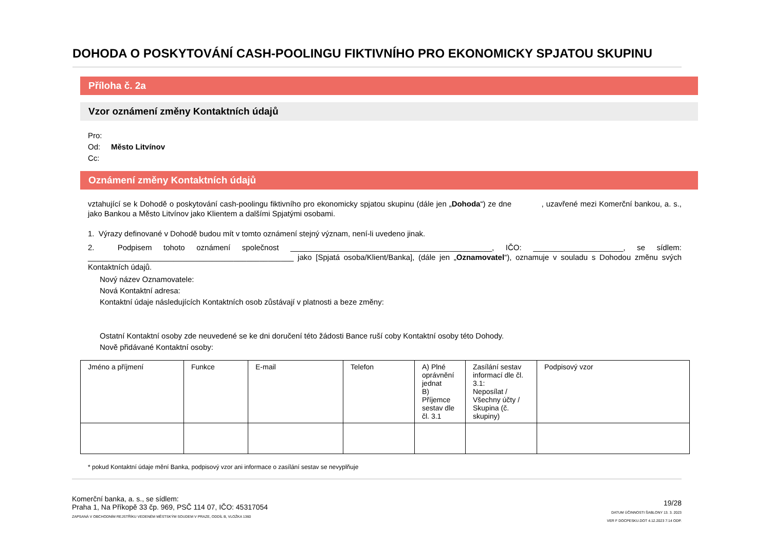DOHODA O POSKYTOVÁNÍ CASH-POOLINGU FIKTIVNÍHO PRO EKONOMICKY SPJATOU SKUPINU
Příloha č. 2a
Vzor oznámení změny Kontaktních údajů
Pro:
Od: Město Litvínov
Cc:
Oznámení změny Kontaktních údajů
vztahující se k Dohodě o poskytování cash-poolingu fiktivního pro ekonomicky spjatou skupinu (dále jen „Dohoda“) ze dne , uzavřené mezi Komerční bankou, a. s., jako Bankou a Město Litvínov jako Klientem a dalšími Spjatými osobami.
1. Výrazy definované v Dohodě budou mít v tomto oznámení stejný význam, není-li uvedeno jinak.
2. Podpisem tohoto oznámení společnost _______________________________________________, IČO: _____________________, se sídlem: ________________________________________________ jako [Spjatá osoba/Klient/Banka], (dále jen „Oznamovatel“), oznamuje v souladu s Dohodou změnu svých Kontaktních údajů.
Nový název Oznamovatele:
Nová Kontaktní adresa:
Kontaktní údaje následujících Kontaktních osob zůstávají v platnosti a beze změny:
Ostatní Kontaktní osoby zde neuvedené se ke dni doručení této žádosti Bance ruší coby Kontaktní osoby této Dohody.
Nově přidávané Kontaktní osoby:
| Jméno a příjmení | Funkce | E-mail | Telefon | A) Plné oprávnění jednat B) Příjemce sestav dle čl. 3.1 | Zasílání sestav informací dle čl. 3.1: Neposílat / Všechny účty / Skupina (č. skupiny) | Podpisový vzor |
* pokud Kontaktní údaje mění Banka, podpisový vzor ani informace o zasílání sestav se nevyplňuje
Komerční banka, a. s., se sídlem:
Praha 1, Na Příkopě 33 čp. 969, PSČ 114 07, IČO: 45317054
ZAPSANÁ V OBCHODNÍM REJSTŘÍKU VEDENÉM MĚSTSKÝM SOUDEM V PRAZE, ODDÍL B, VLOŽKA 1360
19/28
DATUM ÚČINNOSTI ŠABLONY 13. 3. 2023
VER F DOCPESKU.DOT 4.12.2023 7:14 ODP.